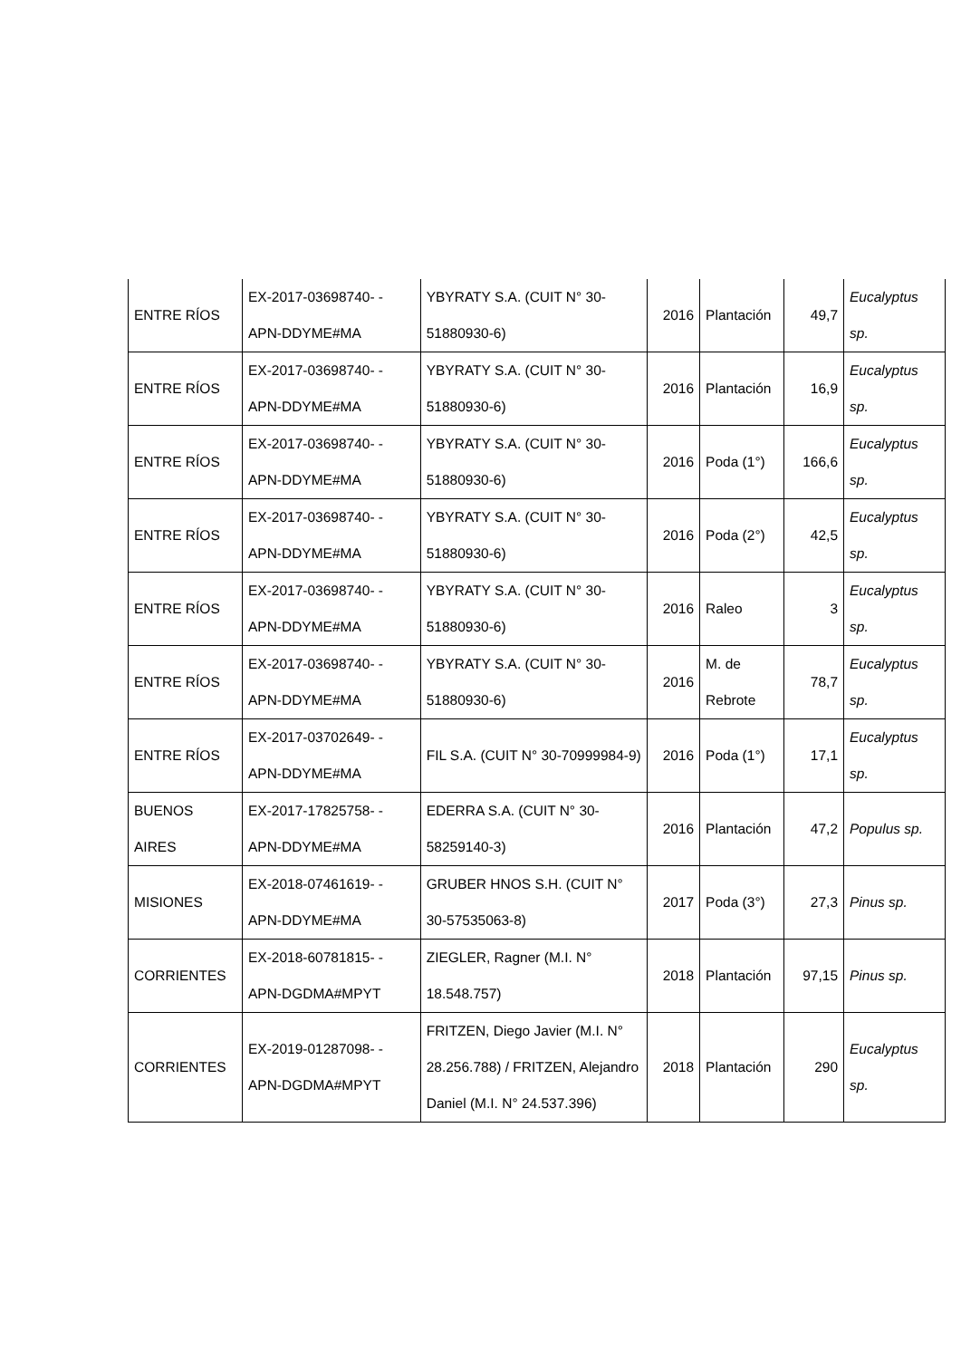| ENTRE RÍOS | EX-2017-03698740- -APN-DDYME#MA | YBYRATY S.A. (CUIT N° 30-51880930-6) | 2016 | Plantación | 49,7 | Eucalyptus sp. |
| ENTRE RÍOS | EX-2017-03698740- -APN-DDYME#MA | YBYRATY S.A. (CUIT N° 30-51880930-6) | 2016 | Plantación | 16,9 | Eucalyptus sp. |
| ENTRE RÍOS | EX-2017-03698740- -APN-DDYME#MA | YBYRATY S.A. (CUIT N° 30-51880930-6) | 2016 | Poda (1°) | 166,6 | Eucalyptus sp. |
| ENTRE RÍOS | EX-2017-03698740- -APN-DDYME#MA | YBYRATY S.A. (CUIT N° 30-51880930-6) | 2016 | Poda (2°) | 42,5 | Eucalyptus sp. |
| ENTRE RÍOS | EX-2017-03698740- -APN-DDYME#MA | YBYRATY S.A. (CUIT N° 30-51880930-6) | 2016 | Raleo | 3 | Eucalyptus sp. |
| ENTRE RÍOS | EX-2017-03698740- -APN-DDYME#MA | YBYRATY S.A. (CUIT N° 30-51880930-6) | 2016 | M. de Rebrote | 78,7 | Eucalyptus sp. |
| ENTRE RÍOS | EX-2017-03702649- -APN-DDYME#MA | FIL S.A. (CUIT N° 30-70999984-9) | 2016 | Poda (1°) | 17,1 | Eucalyptus sp. |
| BUENOS AIRES | EX-2017-17825758- -APN-DDYME#MA | EDERRA S.A. (CUIT N° 30-58259140-3) | 2016 | Plantación | 47,2 | Populus sp. |
| MISIONES | EX-2018-07461619- -APN-DDYME#MA | GRUBER HNOS S.H. (CUIT N° 30-57535063-8) | 2017 | Poda (3°) | 27,3 | Pinus sp. |
| CORRIENTES | EX-2018-60781815- -APN-DGDMA#MPYT | ZIEGLER, Ragner (M.I. N° 18.548.757) | 2018 | Plantación | 97,15 | Pinus sp. |
| CORRIENTES | EX-2019-01287098- -APN-DGDMA#MPYT | FRITZEN, Diego Javier (M.I. N° 28.256.788) / FRITZEN, Alejandro Daniel (M.I. N° 24.537.396) | 2018 | Plantación | 290 | Eucalyptus sp. |